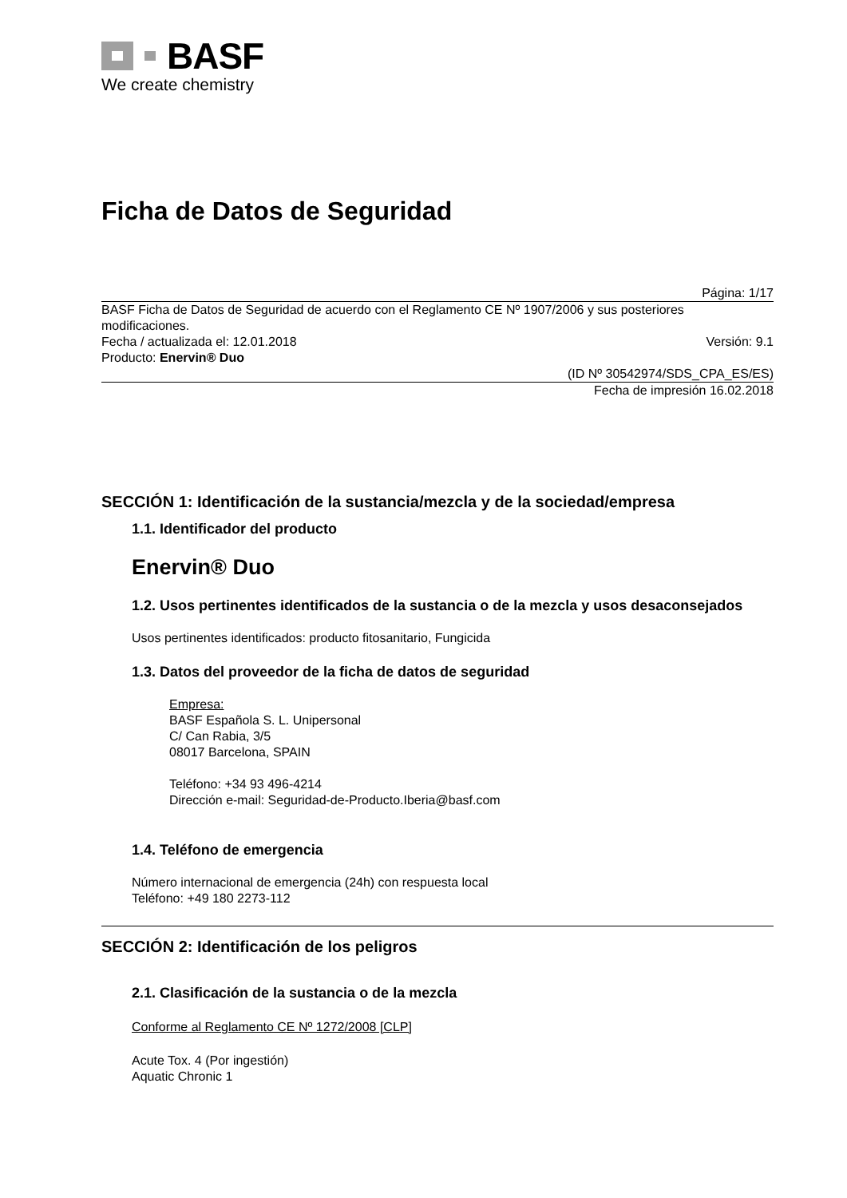BASF
We create chemistry
Ficha de Datos de Seguridad
Página: 1/17
BASF Ficha de Datos de Seguridad de acuerdo con el Reglamento CE Nº 1907/2006 y sus posteriores modificaciones.
Fecha / actualizada el: 12.01.2018 Versión: 9.1
Producto: Enervin® Duo
(ID Nº 30542974/SDS_CPA_ES/ES)
Fecha de impresión 16.02.2018
SECCIÓN 1: Identificación de la sustancia/mezcla y de la sociedad/empresa
1.1. Identificador del producto
Enervin® Duo
1.2. Usos pertinentes identificados de la sustancia o de la mezcla y usos desaconsejados
Usos pertinentes identificados: producto fitosanitario, Fungicida
1.3. Datos del proveedor de la ficha de datos de seguridad
Empresa:
BASF Española S. L. Unipersonal
C/ Can Rabia, 3/5
08017 Barcelona, SPAIN
Teléfono: +34 93 496-4214
Dirección e-mail: Seguridad-de-Producto.Iberia@basf.com
1.4. Teléfono de emergencia
Número internacional de emergencia (24h) con respuesta local
Teléfono: +49 180 2273-112
SECCIÓN 2: Identificación de los peligros
2.1. Clasificación de la sustancia o de la mezcla
Conforme al Reglamento CE Nº 1272/2008 [CLP]
Acute Tox. 4 (Por ingestión)
Aquatic Chronic 1